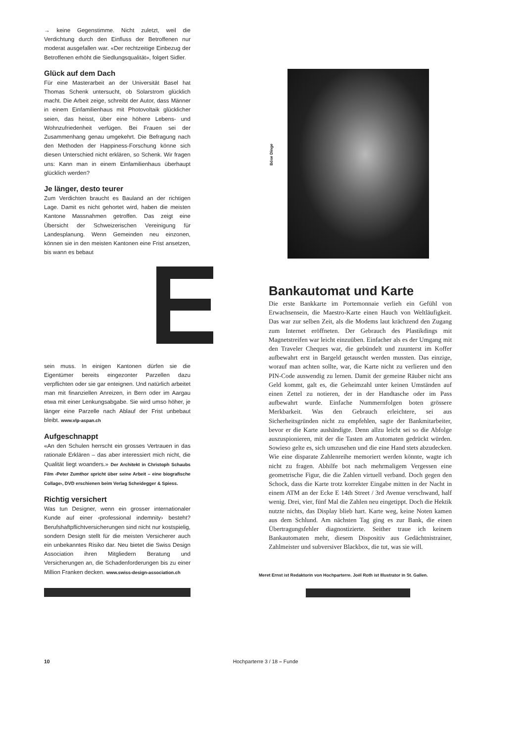→ keine Gegenstimme. Nicht zuletzt, weil die Verdichtung durch den Einfluss der Betroffenen nur moderat ausgefallen war. «Der rechtzeitige Einbezug der Betroffenen erhöht die Siedlungsqualität», folgert Sidler.
Glück auf dem Dach
Für eine Masterarbeit an der Universität Basel hat Thomas Schenk untersucht, ob Solarstrom glücklich macht. Die Arbeit zeige, schreibt der Autor, dass Männer in einem Einfamilienhaus mit Photovoltaik glücklicher seien, das heisst, über eine höhere Lebens- und Wohnzufriedenheit verfügen. Bei Frauen sei der Zusammenhang genau umgekehrt. Die Befragung nach den Methoden der Happiness-Forschung könne sich diesen Unterschied nicht erklären, so Schenk. Wir fragen uns: Kann man in einem Einfamilienhaus überhaupt glücklich werden?
Je länger, desto teurer
Zum Verdichten braucht es Bauland an der richtigen Lage. Damit es nicht gehortet wird, haben die meisten Kantone Massnahmen getroffen. Das zeigt eine Übersicht der Schweizerischen Vereinigung für Landesplanung. Wenn Gemeinden neu einzonen, können sie in den meisten Kantonen eine Frist ansetzen, bis wann es bebaut
sein muss. In einigen Kantonen dürfen sie die Eigentümer bereits eingezonter Parzellen dazu verpflichten oder sie gar enteignen. Und natürlich arbeitet man mit finanziellen Anreizen, in Bern oder im Aargau etwa mit einer Lenkungsabgabe. Sie wird umso höher, je länger eine Parzelle nach Ablauf der Frist unbebaut bleibt. www.vlp-aspan.ch
Aufgeschnappt
«An den Schulen herrscht ein grosses Vertrauen in das rationale Erklären – das aber interessiert mich nicht, die Qualität liegt woanders.» Der Architekt in Christoph Schaubs Film ‹Peter Zumthor spricht über seine Arbeit – eine biografische Collage›, DVD erschienen beim Verlag Scheidegger & Spiess.
Richtig versichert
Was tun Designer, wenn ein grosser internationaler Kunde auf einer ‹professional indemnity› besteht? Berufshaftpflichtversicherungen sind nicht nur kostspielig, sondern Design stellt für die meisten Versicherer auch ein unbekanntes Risiko dar. Neu bietet die Swiss Design Association ihren Mitgliedern Beratung und Versicherungen an, die Schadenforderungen bis zu einer Million Franken decken. www.swiss-design-association.ch
Bankautomat und Karte
Die erste Bankkarte im Portemonnaie verlieh ein Gefühl von Erwachsensein, die Maestro-Karte einen Hauch von Weltläufigkeit. Das war zur selben Zeit, als die Modems laut krächzend den Zugang zum Internet eröffneten. Der Gebrauch des Plastikdings mit Magnetstreifen war leicht einzuüben. Einfacher als es der Umgang mit den Traveler Cheques war, die gebündelt und zuunterst im Koffer aufbewahrt erst in Bargeld getauscht werden mussten. Das einzige, worauf man achten sollte, war, die Karte nicht zu verlieren und den PIN-Code auswendig zu lernen. Damit der gemeine Räuber nicht ans Geld kommt, galt es, die Geheimzahl unter keinen Umständen auf einen Zettel zu notieren, der in der Handtasche oder im Pass aufbewahrt wurde. Einfache Nummernfolgen boten grössere Merkbarkeit. Was den Gebrauch erleichtere, sei aus Sicherheitsgründen nicht zu empfehlen, sagte der Bankmitarbeiter, bevor er die Karte aushändigte. Denn allzu leicht sei so die Abfolge auszuspionieren, mit der die Tasten am Automaten gedrückt würden. Sowieso gelte es, sich umzusehen und die eine Hand stets abzudecken. Wie eine disparate Zahlenreihe memoriert werden könnte, wagte ich nicht zu fragen. Abhilfe bot nach mehrmaligem Vergessen eine geometrische Figur, die die Zahlen virtuell verband. Doch gegen den Schock, dass die Karte trotz korrekter Eingabe mitten in der Nacht in einem ATM an der Ecke E 14th Street / 3rd Avenue verschwand, half wenig. Drei, vier, fünf Mal die Zahlen neu eingetippt. Doch die Hektik nutzte nichts, das Display blieb hart. Karte weg, keine Noten kamen aus dem Schlund. Am nächsten Tag ging es zur Bank, die einen Übertragungsfehler diagnostizierte. Seither traue ich keinem Bankautomaten mehr, diesem Dispositiv aus Gedächtnistrainer, Zahlmeister und subversiver Blackbox, die tut, was sie will.
Meret Ernst ist Redaktorin von Hochparterre. Joël Roth ist Illustrator in St. Gallen.
Böse Dinge
10 Hochparterre 3 / 18 – Funde